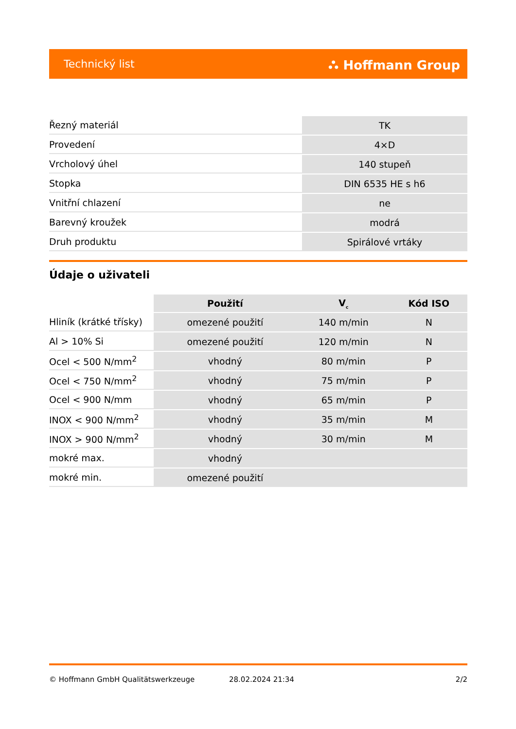Technický list ⛬ Hoffmann Group
| Řezný materiál | TK |
| Provedení | 4×D |
| Vrcholový úhel | 140 stupeň |
| Stopka | DIN 6535 HE s h6 |
| Vnitřní chlazení | ne |
| Barevný kroužek | modrá |
| Druh produktu | Spirálové vrtáky |
Údaje o uživateli
| | Použití | V<sub>c</sub> | Kód ISO |
| --- | --- | --- | --- |
| Hliník (krátké třísky) | omezené použití | 140 m/min | N |
| Al > 10% Si | omezené použití | 120 m/min | N |
| Ocel < 500 N/mm<sup>2</sup> | vhodný | 80 m/min | P |
| Ocel < 750 N/mm<sup>2</sup> | vhodný | 75 m/min | P |
| Ocel < 900 N/mm | vhodný | 65 m/min | P |
| INOX < 900 N/mm<sup>2</sup> | vhodný | 35 m/min | M |
| INOX > 900 N/mm<sup>2</sup> | vhodný | 30 m/min | M |
| mokré max. | vhodný | | |
| mokré min. | omezené použití | | |
© Hoffmann GmbH Qualitätswerkzeuge 28.02.2024 21:34 2/2